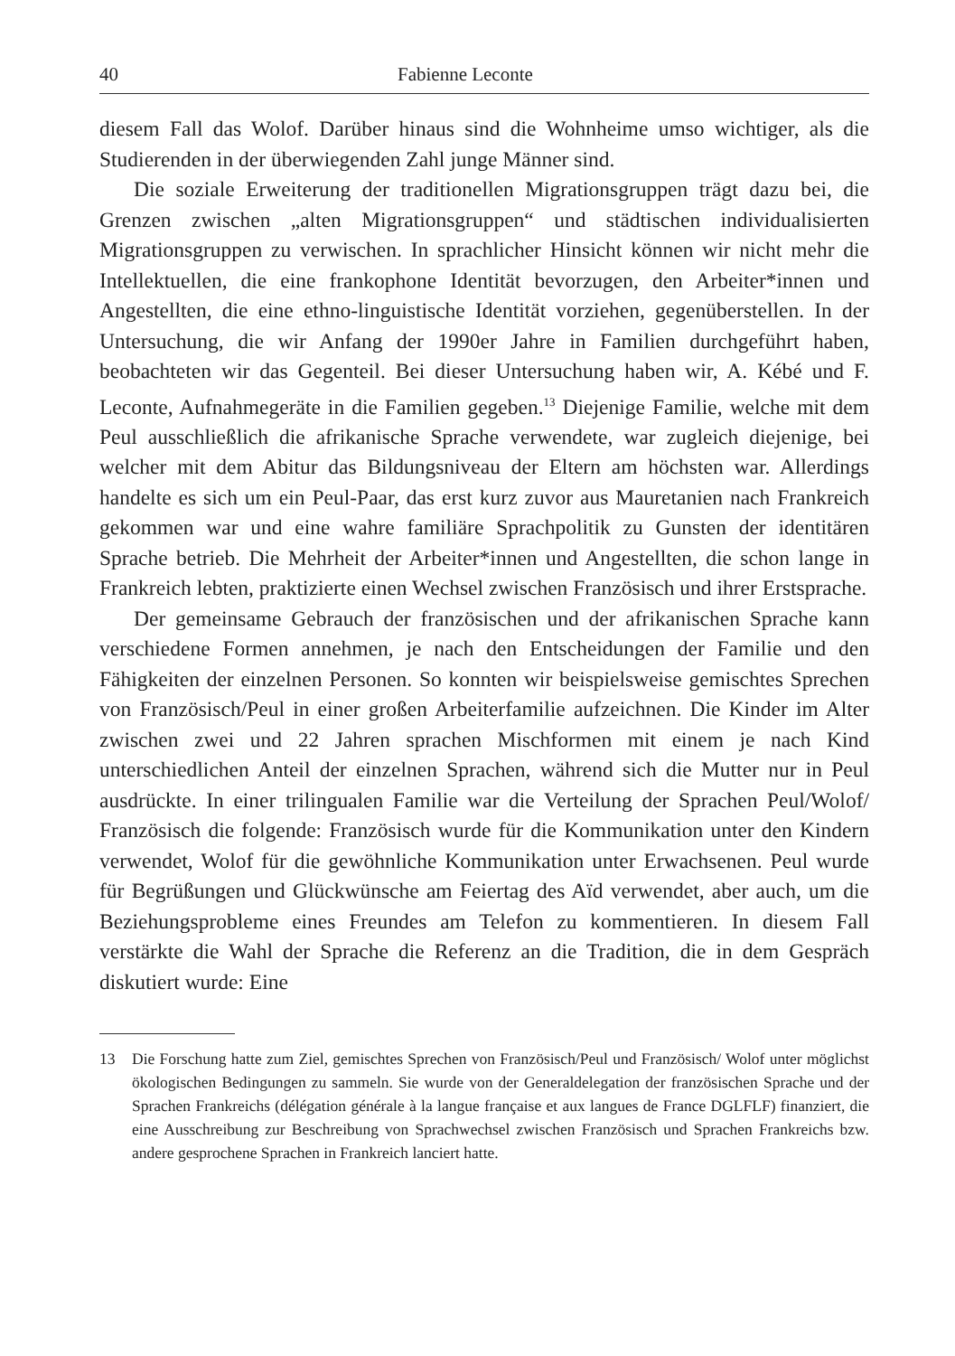40 Fabienne Leconte
diesem Fall das Wolof. Darüber hinaus sind die Wohnheime umso wichtiger, als die Studierenden in der überwiegenden Zahl junge Männer sind.
Die soziale Erweiterung der traditionellen Migrationsgruppen trägt dazu bei, die Grenzen zwischen „alten Migrationsgruppen“ und städtischen individualisierten Migrationsgruppen zu verwischen. In sprachlicher Hinsicht können wir nicht mehr die Intellektuellen, die eine frankophone Identität bevorzugen, den Arbeiter*innen und Angestellten, die eine ethno-linguistische Identität vorziehen, gegenüberstellen. In der Untersuchung, die wir Anfang der 1990er Jahre in Familien durchgeführt haben, beobachteten wir das Gegenteil. Bei dieser Untersuchung haben wir, A. Kébé und F. Leconte, Aufnahmegeräte in die Familien gegeben.<sup>13</sup> Diejenige Familie, welche mit dem Peul ausschließlich die afrikanische Sprache verwendete, war zugleich diejenige, bei welcher mit dem Abitur das Bildungsniveau der Eltern am höchsten war. Allerdings handelte es sich um ein Peul-Paar, das erst kurz zuvor aus Mauretanien nach Frankreich gekommen war und eine wahre familiäre Sprachpolitik zu Gunsten der identitären Sprache betrieb. Die Mehrheit der Arbeiter*innen und Angestellten, die schon lange in Frankreich lebten, praktizierte einen Wechsel zwischen Französisch und ihrer Erstsprache.
Der gemeinsame Gebrauch der französischen und der afrikanischen Sprache kann verschiedene Formen annehmen, je nach den Entscheidungen der Familie und den Fähigkeiten der einzelnen Personen. So konnten wir beispielsweise gemischtes Sprechen von Französisch/Peul in einer großen Arbeiterfamilie aufzeichnen. Die Kinder im Alter zwischen zwei und 22 Jahren sprachen Mischformen mit einem je nach Kind unterschiedlichen Anteil der einzelnen Sprachen, während sich die Mutter nur in Peul ausdrückte. In einer trilingualen Familie war die Verteilung der Sprachen Peul/Wolof/ Französisch die folgende: Französisch wurde für die Kommunikation unter den Kindern verwendet, Wolof für die gewöhnliche Kommunikation unter Erwachsenen. Peul wurde für Begrüßungen und Glückwünsche am Feiertag des Aïd verwendet, aber auch, um die Beziehungsprobleme eines Freundes am Telefon zu kommentieren. In diesem Fall verstärkte die Wahl der Sprache die Referenz an die Tradition, die in dem Gespräch diskutiert wurde: Eine
13 Die Forschung hatte zum Ziel, gemischtes Sprechen von Französisch/Peul und Französisch/ Wolof unter möglichst ökologischen Bedingungen zu sammeln. Sie wurde von der Generaldelegation der französischen Sprache und der Sprachen Frankreichs (délégation générale à la langue française et aux langues de France DGLFLF) finanziert, die eine Ausschreibung zur Beschreibung von Sprachwechsel zwischen Französisch und Sprachen Frankreichs bzw. andere gesprochene Sprachen in Frankreich lanciert hatte.